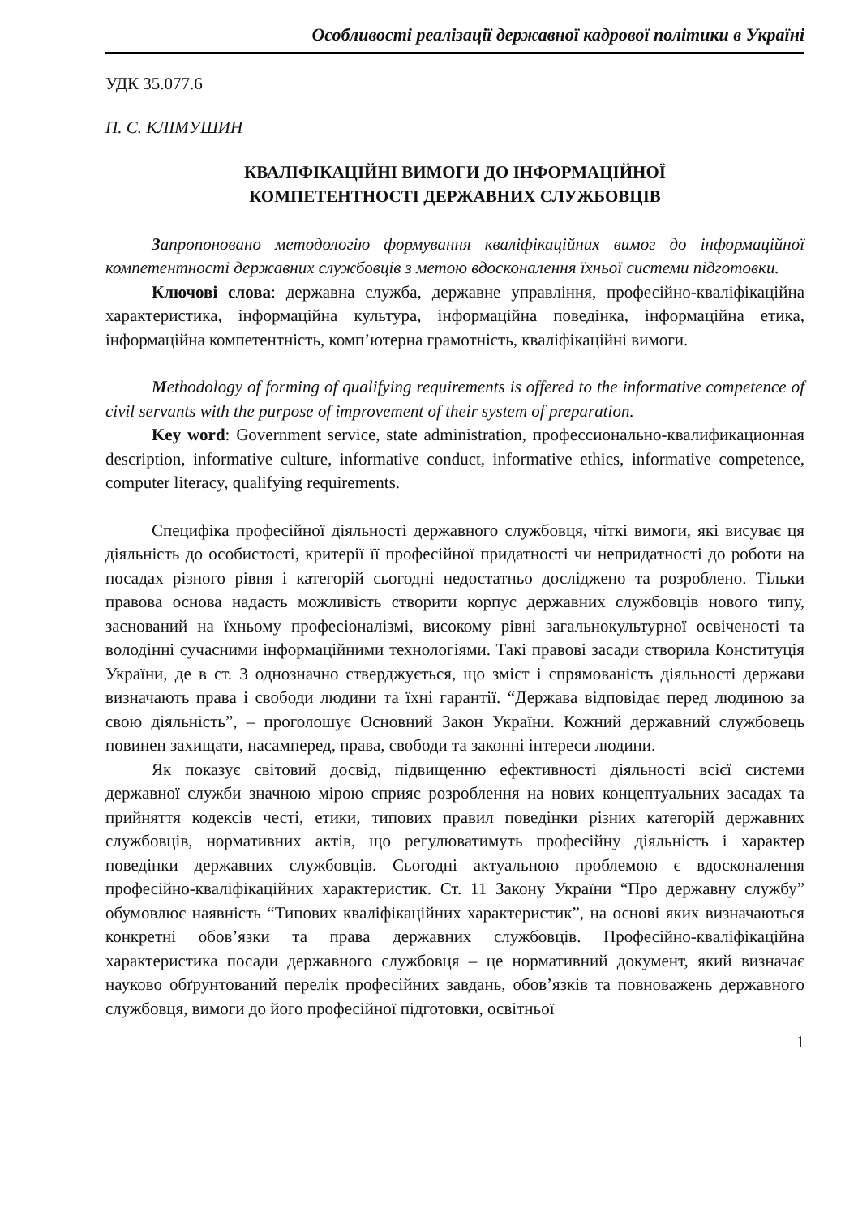Особливості реалізації державної кадрової політики в Україні
УДК 35.077.6
П. С. КЛІМУШИН
КВАЛІФІКАЦІЙНІ ВИМОГИ ДО ІНФОРМАЦІЙНОЇ
КОМПЕТЕНТНОСТІ ДЕРЖАВНИХ СЛУЖБОВЦІВ
Запропоновано методологію формування кваліфікаційних вимог до інформаційної компетентності державних службовців з метою вдосконалення їхньої системи підготовки.
Ключові слова: державна служба, державне управління, професійно-кваліфікаційна характеристика, інформаційна культура, інформаційна поведінка, інформаційна етика, інформаційна компетентність, комп’ютерна грамотність, кваліфікаційні вимоги.
Methodology of forming of qualifying requirements is offered to the informative competence of civil servants with the purpose of improvement of their system of preparation.
Key word: Government service, state administration, профессионально-квалификационная description, informative culture, informative conduct, informative ethics, informative competence, computer literacy, qualifying requirements.
Специфіка професійної діяльності державного службовця, чіткі вимоги, які висуває ця діяльність до особистості, критерії її професійної придатності чи непридатності до роботи на посадах різного рівня і категорій сьогодні недостатньо досліджено та розроблено. Тільки правова основа надасть можливість створити корпус державних службовців нового типу, заснований на їхньому професіоналізмі, високому рівні загальнокультурної освіченості та володінні сучасними інформаційними технологіями. Такі правові засади створила Конституція України, де в ст. 3 однозначно стверджується, що зміст і спрямованість діяльності держави визначають права і свободи людини та їхні гарантії. “Держава відповідає перед людиною за свою діяльність”, – проголошує Основний Закон України. Кожний державний службовець повинен захищати, насамперед, права, свободи та законні інтереси людини.
Як показує світовий досвід, підвищенню ефективності діяльності всієї системи державної служби значною мірою сприяє розроблення на нових концептуальних засадах та прийняття кодексів честі, етики, типових правил поведінки різних категорій державних службовців, нормативних актів, що регулюватимуть професійну діяльність і характер поведінки державних службовців. Сьогодні актуальною проблемою є вдосконалення професійно-кваліфікаційних характеристик. Ст. 11 Закону України “Про державну службу” обумовлює наявність “Типових кваліфікаційних характеристик”, на основі яких визначаються конкретні обов’язки та права державних службовців. Професійно-кваліфікаційна характеристика посади державного службовця – це нормативний документ, який визначає науково обґрунтований перелік професійних завдань, обов’язків та повноважень державного службовця, вимоги до його професійної підготовки, освітньої
1